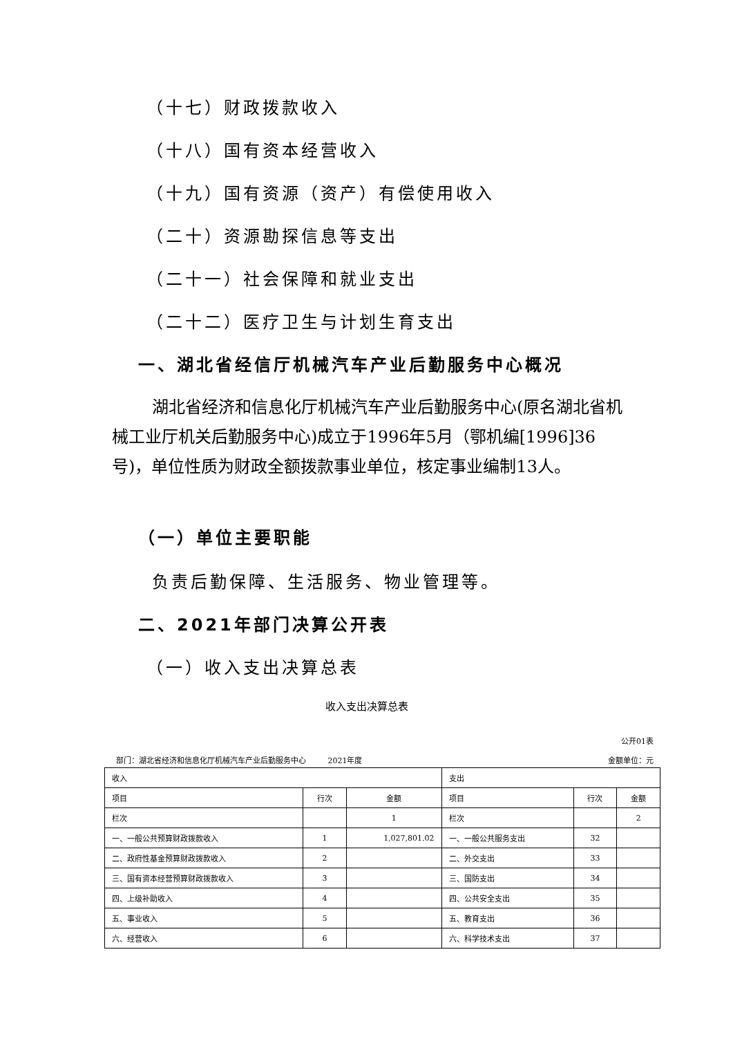（十七）财政拨款收入
（十八）国有资本经营收入
（十九）国有资源（资产）有偿使用收入
（二十）资源勘探信息等支出
（二十一）社会保障和就业支出
（二十二）医疗卫生与计划生育支出
一、湖北省经信厅机械汽车产业后勤服务中心概况
湖北省经济和信息化厅机械汽车产业后勤服务中心(原名湖北省机械工业厅机关后勤服务中心)成立于1996年5月（鄂机编[1996]36号)，单位性质为财政全额拨款事业单位，核定事业编制13人。
（一）单位主要职能
负责后勤保障、生活服务、物业管理等。
二、2021年部门决算公开表
（一）收入支出决算总表
收入支出决算总表
公开01表
部门：湖北省经济和信息化厅机械汽车产业后勤服务中心 2021年度 金额单位：元
| 收入 | | | 支出 | | |
| 项目 | 行次 | 金额 | 项目 | 行次 | 金额 |
| 栏次 | | 1 | 栏次 | | 2 |
| 一、一般公共预算财政拨款收入 | 1 | 1,027,801.02 | 一、一般公共服务支出 | 32 | |
| 二、政府性基金预算财政拨款收入 | 2 | | 二、外交支出 | 33 | |
| 三、国有资本经营预算财政拨款收入 | 3 | | 三、国防支出 | 34 | |
| 四、上级补助收入 | 4 | | 四、公共安全支出 | 35 | |
| 五、事业收入 | 5 | | 五、教育支出 | 36 | |
| 六、经营收入 | 6 | | 六、科学技术支出 | 37 | |